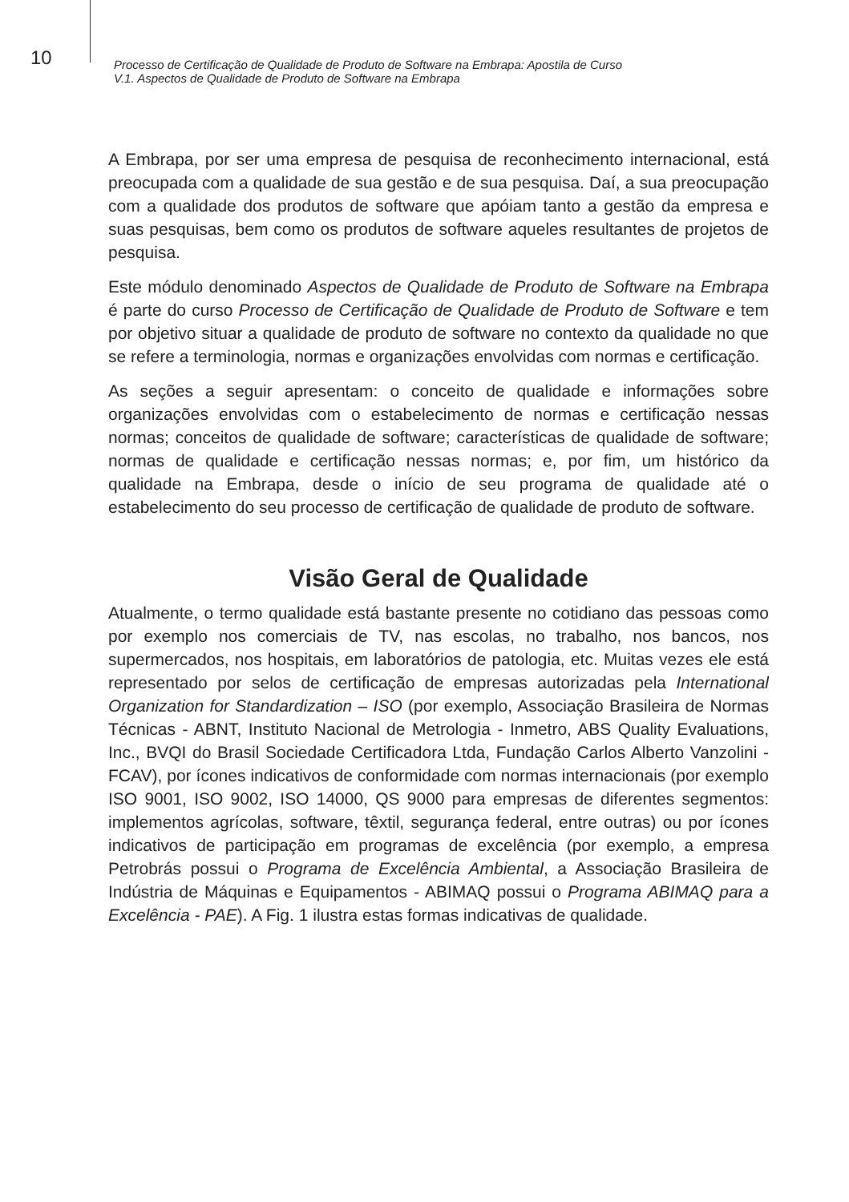10
Processo de Certificação de Qualidade de Produto de Software na Embrapa: Apostila de Curso
V.1. Aspectos de Qualidade de Produto de Software na Embrapa
A Embrapa, por ser uma empresa de pesquisa de reconhecimento internacional, está preocupada com a qualidade de sua gestão e de sua pesquisa. Daí, a sua preocupação com a qualidade dos produtos de software que apóiam tanto a gestão da empresa e suas pesquisas, bem como os produtos de software aqueles resultantes de projetos de pesquisa.
Este módulo denominado Aspectos de Qualidade de Produto de Software na Embrapa é parte do curso Processo de Certificação de Qualidade de Produto de Software e tem por objetivo situar a qualidade de produto de software no contexto da qualidade no que se refere a terminologia, normas e organizações envolvidas com normas e certificação.
As seções a seguir apresentam: o conceito de qualidade e informações sobre organizações envolvidas com o estabelecimento de normas e certificação nessas normas; conceitos de qualidade de software; características de qualidade de software; normas de qualidade e certificação nessas normas; e, por fim, um histórico da qualidade na Embrapa, desde o início de seu programa de qualidade até o estabelecimento do seu processo de certificação de qualidade de produto de software.
Visão Geral de Qualidade
Atualmente, o termo qualidade está bastante presente no cotidiano das pessoas como por exemplo nos comerciais de TV, nas escolas, no trabalho, nos bancos, nos supermercados, nos hospitais, em laboratórios de patologia, etc. Muitas vezes ele está representado por selos de certificação de empresas autorizadas pela International Organization for Standardization – ISO (por exemplo, Associação Brasileira de Normas Técnicas - ABNT, Instituto Nacional de Metrologia - Inmetro, ABS Quality Evaluations, Inc., BVQI do Brasil Sociedade Certificadora Ltda, Fundação Carlos Alberto Vanzolini - FCAV), por ícones indicativos de conformidade com normas internacionais (por exemplo ISO 9001, ISO 9002, ISO 14000, QS 9000 para empresas de diferentes segmentos: implementos agrícolas, software, têxtil, segurança federal, entre outras) ou por ícones indicativos de participação em programas de excelência (por exemplo, a empresa Petrobrás possui o Programa de Excelência Ambiental, a Associação Brasileira de Indústria de Máquinas e Equipamentos - ABIMAQ possui o Programa ABIMAQ para a Excelência - PAE). A Fig. 1 ilustra estas formas indicativas de qualidade.